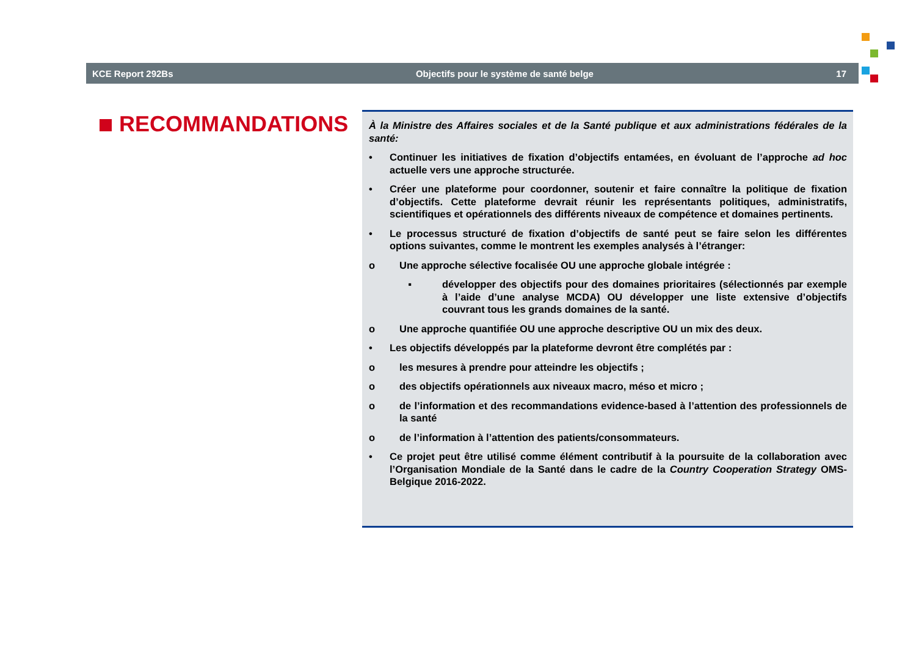KCE Report 292Bs Objectifs pour le système de santé belge 17
RECOMMANDATIONS
À la Ministre des Affaires sociales et de la Santé publique et aux administrations fédérales de la santé:
• Continuer les initiatives de fixation d’objectifs entamées, en évoluant de l’approche ad hoc actuelle vers une approche structurée.
• Créer une plateforme pour coordonner, soutenir et faire connaître la politique de fixation d’objectifs. Cette plateforme devrait réunir les représentants politiques, administratifs, scientifiques et opérationnels des différents niveaux de compétence et domaines pertinents.
• Le processus structuré de fixation d’objectifs de santé peut se faire selon les différentes options suivantes, comme le montrent les exemples analysés à l’étranger:
o Une approche sélective focalisée OU une approche globale intégrée :
▪ développer des objectifs pour des domaines prioritaires (sélectionnés par exemple à l’aide d’une analyse MCDA) OU développer une liste extensive d’objectifs couvrant tous les grands domaines de la santé.
o Une approche quantifiée OU une approche descriptive OU un mix des deux.
• Les objectifs développés par la plateforme devront être complétés par :
o les mesures à prendre pour atteindre les objectifs ;
o des objectifs opérationnels aux niveaux macro, méso et micro ;
o de l’information et des recommandations evidence-based à l’attention des professionnels de la santé
o de l’information à l’attention des patients/consommateurs.
• Ce projet peut être utilisé comme élément contributif à la poursuite de la collaboration avec l’Organisation Mondiale de la Santé dans le cadre de la Country Cooperation Strategy OMS-Belgique 2016-2022.